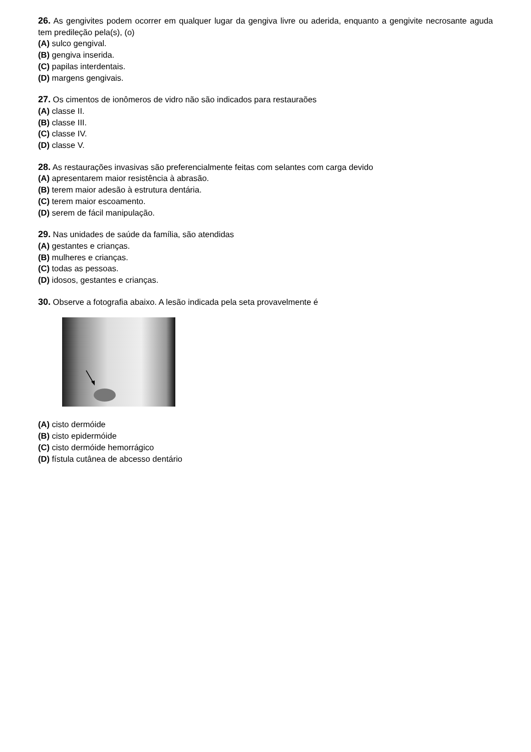26. As gengivites podem ocorrer em qualquer lugar da gengiva livre ou aderida, enquanto a gengivite necrosante aguda tem predileção pela(s), (o)
(A) sulco gengival.
(B) gengiva inserida.
(C) papilas interdentais.
(D) margens gengivais.
27. Os cimentos de ionômeros de vidro não são indicados para restauraões
(A) classe II.
(B) classe III.
(C) classe IV.
(D) classe V.
28. As restaurações invasivas são preferencialmente feitas com selantes com carga devido
(A) apresentarem maior resistência à abrasão.
(B) terem maior adesão à estrutura dentária.
(C) terem maior escoamento.
(D) serem de fácil manipulação.
29. Nas unidades de saúde da família, são atendidas
(A) gestantes e crianças.
(B) mulheres e crianças.
(C) todas as pessoas.
(D) idosos, gestantes e crianças.
30. Observe a fotografia abaixo. A lesão indicada pela seta provavelmente é
(A) cisto dermóide
(B) cisto epidermóide
(C) cisto dermóide hemorrágico
(D) fístula cutânea de abcesso dentário